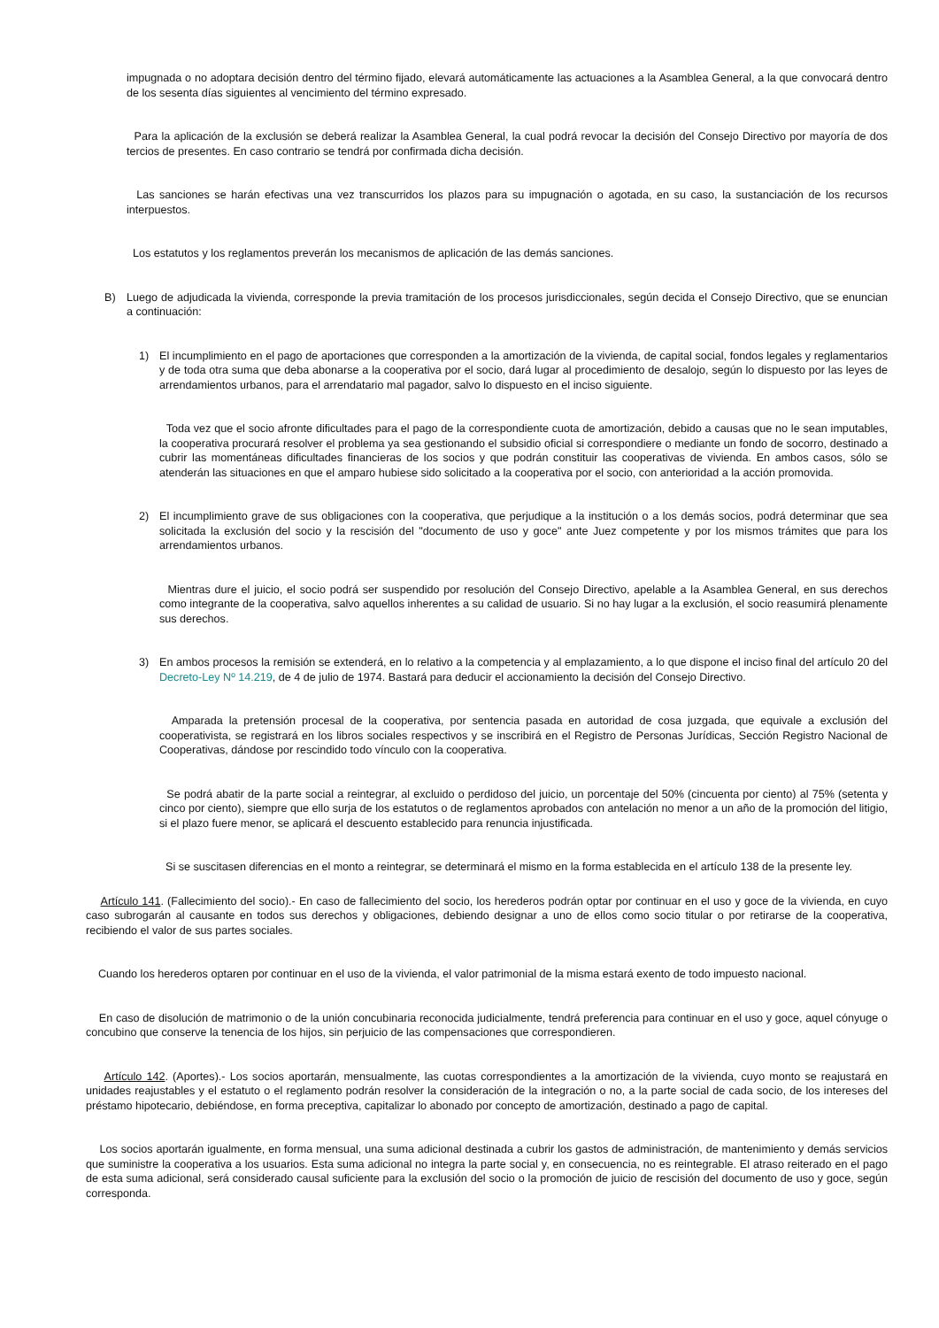impugnada o no adoptara decisión dentro del término fijado, elevará automáticamente las actuaciones a la Asamblea General, a la que convocará dentro de los sesenta días siguientes al vencimiento del término expresado.
Para la aplicación de la exclusión se deberá realizar la Asamblea General, la cual podrá revocar la decisión del Consejo Directivo por mayoría de dos tercios de presentes. En caso contrario se tendrá por confirmada dicha decisión.
Las sanciones se harán efectivas una vez transcurridos los plazos para su impugnación o agotada, en su caso, la sustanciación de los recursos interpuestos.
Los estatutos y los reglamentos preverán los mecanismos de aplicación de las demás sanciones.
B) Luego de adjudicada la vivienda, corresponde la previa tramitación de los procesos jurisdiccionales, según decida el Consejo Directivo, que se enuncian a continuación:
1) El incumplimiento en el pago de aportaciones que corresponden a la amortización de la vivienda, de capital social, fondos legales y reglamentarios y de toda otra suma que deba abonarse a la cooperativa por el socio, dará lugar al procedimiento de desalojo, según lo dispuesto por las leyes de arrendamientos urbanos, para el arrendatario mal pagador, salvo lo dispuesto en el inciso siguiente.
Toda vez que el socio afronte dificultades para el pago de la correspondiente cuota de amortización, debido a causas que no le sean imputables, la cooperativa procurará resolver el problema ya sea gestionando el subsidio oficial si correspondiere o mediante un fondo de socorro, destinado a cubrir las momentáneas dificultades financieras de los socios y que podrán constituir las cooperativas de vivienda. En ambos casos, sólo se atenderán las situaciones en que el amparo hubiese sido solicitado a la cooperativa por el socio, con anterioridad a la acción promovida.
2) El incumplimiento grave de sus obligaciones con la cooperativa, que perjudique a la institución o a los demás socios, podrá determinar que sea solicitada la exclusión del socio y la rescisión del "documento de uso y goce" ante Juez competente y por los mismos trámites que para los arrendamientos urbanos.
Mientras dure el juicio, el socio podrá ser suspendido por resolución del Consejo Directivo, apelable a la Asamblea General, en sus derechos como integrante de la cooperativa, salvo aquellos inherentes a su calidad de usuario. Si no hay lugar a la exclusión, el socio reasumirá plenamente sus derechos.
3) En ambos procesos la remisión se extenderá, en lo relativo a la competencia y al emplazamiento, a lo que dispone el inciso final del artículo 20 del Decreto-Ley Nº 14.219, de 4 de julio de 1974. Bastará para deducir el accionamiento la decisión del Consejo Directivo.
Amparada la pretensión procesal de la cooperativa, por sentencia pasada en autoridad de cosa juzgada, que equivale a exclusión del cooperativista, se registrará en los libros sociales respectivos y se inscribirá en el Registro de Personas Jurídicas, Sección Registro Nacional de Cooperativas, dándose por rescindido todo vínculo con la cooperativa.
Se podrá abatir de la parte social a reintegrar, al excluido o perdidoso del juicio, un porcentaje del 50% (cincuenta por ciento) al 75% (setenta y cinco por ciento), siempre que ello surja de los estatutos o de reglamentos aprobados con antelación no menor a un año de la promoción del litigio, si el plazo fuere menor, se aplicará el descuento establecido para renuncia injustificada.
Si se suscitasen diferencias en el monto a reintegrar, se determinará el mismo en la forma establecida en el artículo 138 de la presente ley.
Artículo 141. (Fallecimiento del socio).- En caso de fallecimiento del socio, los herederos podrán optar por continuar en el uso y goce de la vivienda, en cuyo caso subrogarán al causante en todos sus derechos y obligaciones, debiendo designar a uno de ellos como socio titular o por retirarse de la cooperativa, recibiendo el valor de sus partes sociales.
Cuando los herederos optaren por continuar en el uso de la vivienda, el valor patrimonial de la misma estará exento de todo impuesto nacional.
En caso de disolución de matrimonio o de la unión concubinaria reconocida judicialmente, tendrá preferencia para continuar en el uso y goce, aquel cónyuge o concubino que conserve la tenencia de los hijos, sin perjuicio de las compensaciones que correspondieren.
Artículo 142. (Aportes).- Los socios aportarán, mensualmente, las cuotas correspondientes a la amortización de la vivienda, cuyo monto se reajustará en unidades reajustables y el estatuto o el reglamento podrán resolver la consideración de la integración o no, a la parte social de cada socio, de los intereses del préstamo hipotecario, debiéndose, en forma preceptiva, capitalizar lo abonado por concepto de amortización, destinado a pago de capital.
Los socios aportarán igualmente, en forma mensual, una suma adicional destinada a cubrir los gastos de administración, de mantenimiento y demás servicios que suministre la cooperativa a los usuarios. Esta suma adicional no integra la parte social y, en consecuencia, no es reintegrable. El atraso reiterado en el pago de esta suma adicional, será considerado causal suficiente para la exclusión del socio o la promoción de juicio de rescisión del documento de uso y goce, según corresponda.